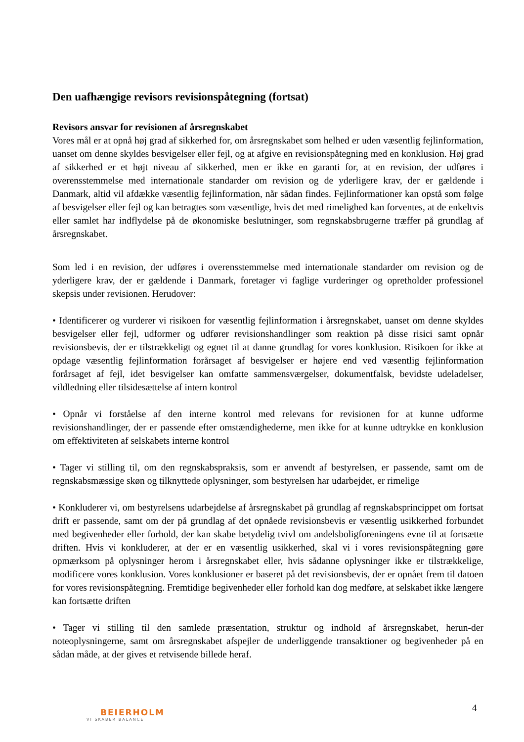Den uafhængige revisors revisionspåtegning (fortsat)
Revisors ansvar for revisionen af årsregnskabet
Vores mål er at opnå høj grad af sikkerhed for, om årsregnskabet som helhed er uden væsentlig fejlinformation, uanset om denne skyldes besvigelser eller fejl, og at afgive en revisionspåtegning med en konklusion. Høj grad af sikkerhed er et højt niveau af sikkerhed, men er ikke en garanti for, at en revision, der udføres i overensstemmelse med internationale standarder om revision og de yderligere krav, der er gældende i Danmark, altid vil afdække væsentlig fejlinformation, når sådan findes. Fejlinformationer kan opstå som følge af besvigelser eller fejl og kan betragtes som væsentlige, hvis det med rimelighed kan forventes, at de enkeltvis eller samlet har indflydelse på de økonomiske beslutninger, som regnskabsbrugerne træffer på grundlag af årsregnskabet.
Som led i en revision, der udføres i overensstemmelse med internationale standarder om revision og de yderligere krav, der er gældende i Danmark, foretager vi faglige vurderinger og opretholder professionel skepsis under revisionen. Herudover:
• Identificerer og vurderer vi risikoen for væsentlig fejlinformation i årsregnskabet, uanset om denne skyldes besvigelser eller fejl, udformer og udfører revisionshandlinger som reaktion på disse risici samt opnår revisionsbevis, der er tilstrækkeligt og egnet til at danne grundlag for vores konklusion. Risikoen for ikke at opdage væsentlig fejlinformation forårsaget af besvigelser er højere end ved væsentlig fejlinformation forårsaget af fejl, idet besvigelser kan omfatte sammensværgelser, dokumentfalsk, bevidste udeladelser, vildledning eller tilsidesættelse af intern kontrol
• Opnår vi forståelse af den interne kontrol med relevans for revisionen for at kunne udforme revisionshandlinger, der er passende efter omstændighederne, men ikke for at kunne udtrykke en konklusion om effektiviteten af selskabets interne kontrol
• Tager vi stilling til, om den regnskabspraksis, som er anvendt af bestyrelsen, er passende, samt om de regnskabsmæssige skøn og tilknyttede oplysninger, som bestyrelsen har udarbejdet, er rimelige
• Konkluderer vi, om bestyrelsens udarbejdelse af årsregnskabet på grundlag af regnskabsprincippet om fortsat drift er passende, samt om der på grundlag af det opnåede revisionsbevis er væsentlig usikkerhed forbundet med begivenheder eller forhold, der kan skabe betydelig tvivl om andelsboligforeningens evne til at fortsætte driften. Hvis vi konkluderer, at der er en væsentlig usikkerhed, skal vi i vores revisionspåtegning gøre opmærksom på oplysninger herom i årsregnskabet eller, hvis sådanne oplysninger ikke er tilstrækkelige, modificere vores konklusion. Vores konklusioner er baseret på det revisionsbevis, der er opnået frem til datoen for vores revisionspåtegning. Fremtidige begivenheder eller forhold kan dog medføre, at selskabet ikke længere kan fortsætte driften
• Tager vi stilling til den samlede præsentation, struktur og indhold af årsregnskabet, herun-der noteoplysningerne, samt om årsregnskabet afspejler de underliggende transaktioner og begivenheder på en sådan måde, at der gives et retvisende billede heraf.
4
BEIERHOLM
VI SKABER BALANCE